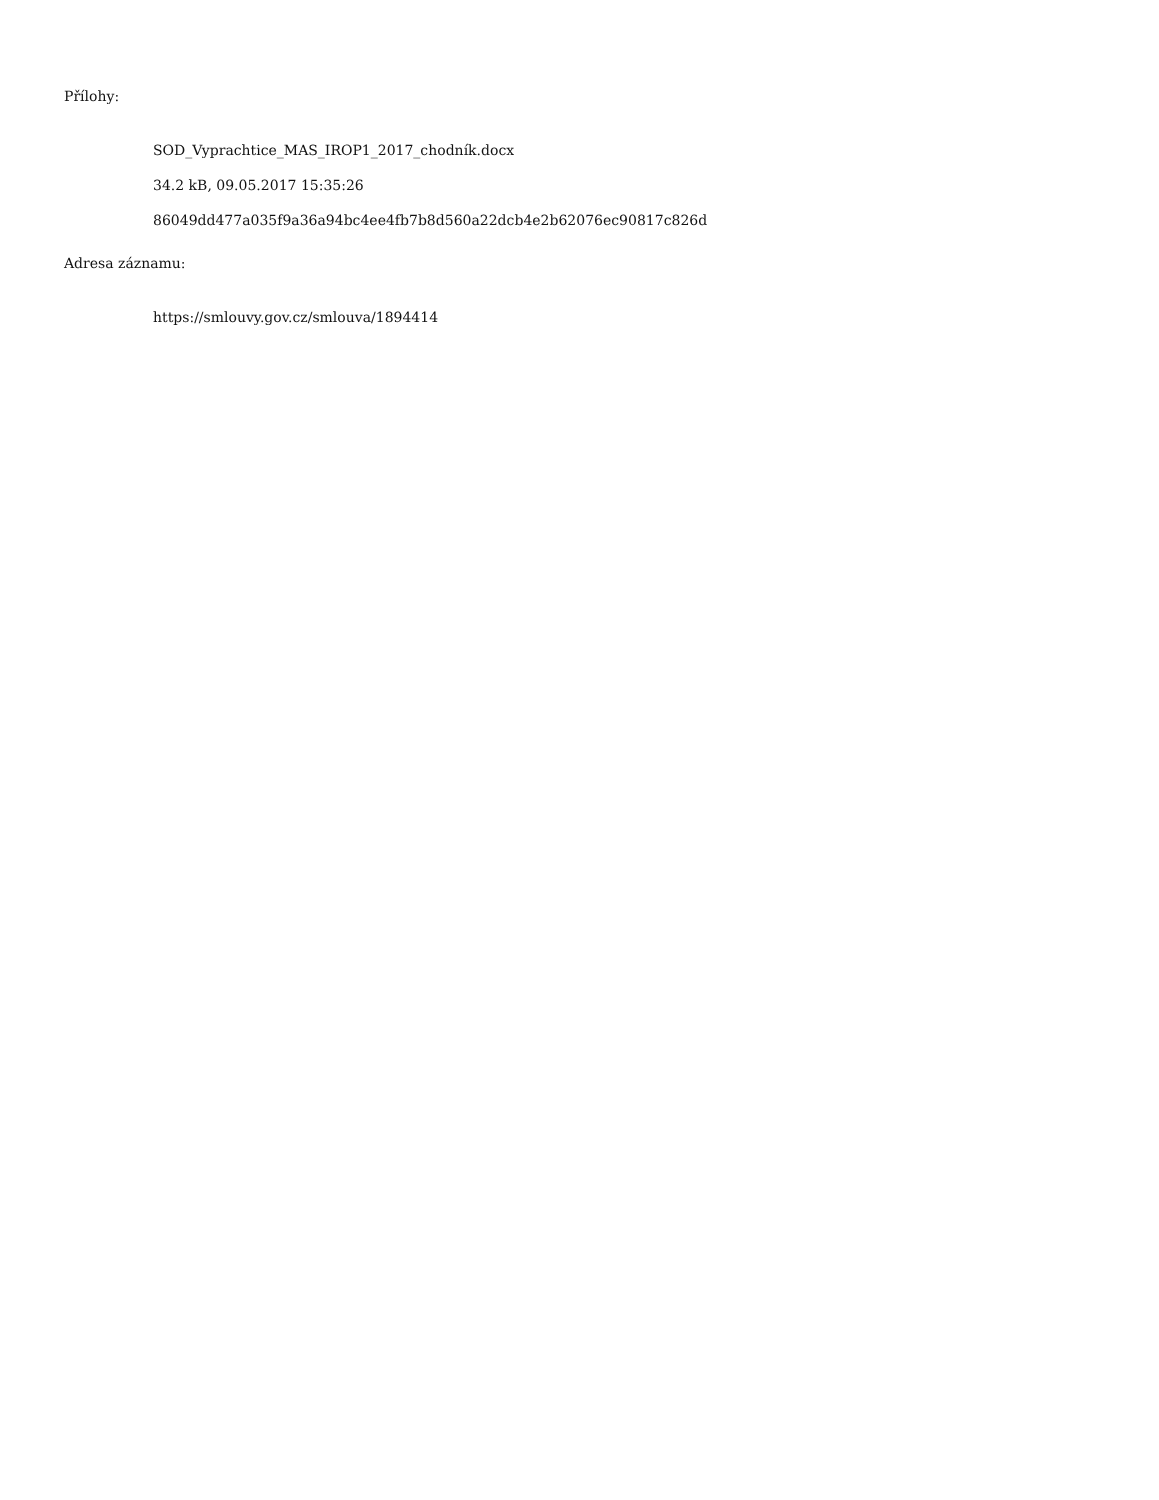Přílohy:
SOD_Vyprachtice_MAS_IROP1_2017_chodník.docx
34.2 kB, 09.05.2017 15:35:26
86049dd477a035f9a36a94bc4ee4fb7b8d560a22dcb4e2b62076ec90817c826d
Adresa záznamu:
https://smlouvy.gov.cz/smlouva/1894414